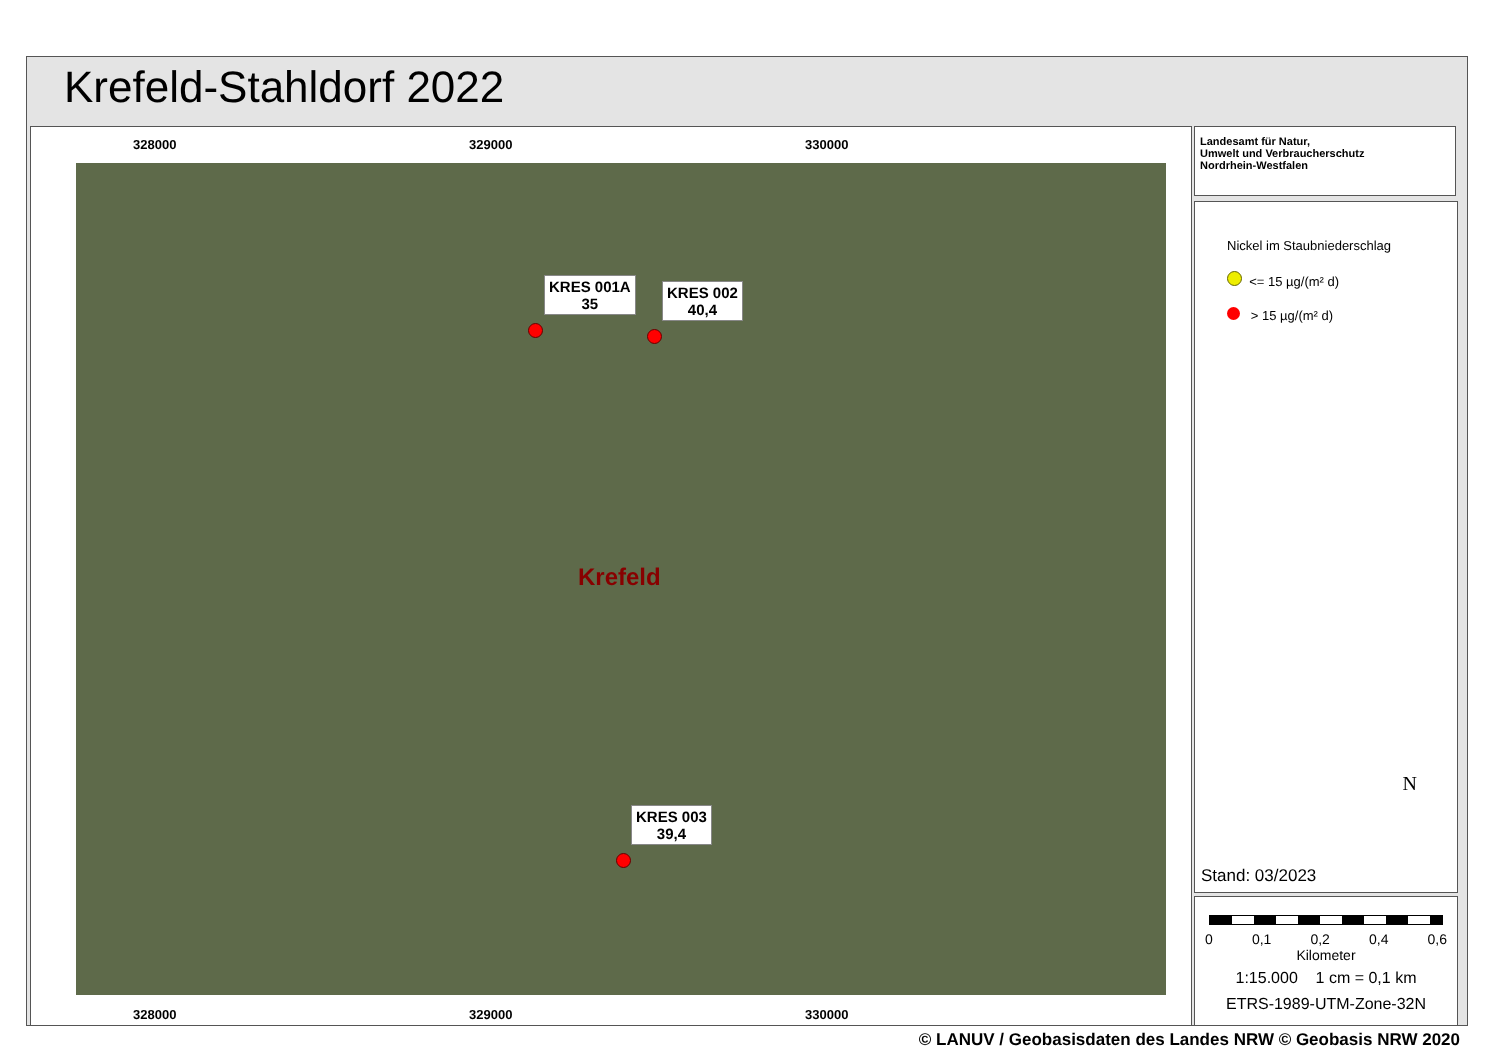Krefeld-Stahldorf 2022
328000 329000 330000
KRES 001A
35
KRES 002
40,4
Krefeld
KRES 003
39,4
328000 329000 330000
Landesamt für Natur,
Umwelt und Verbraucherschutz
Nordrhein-Westfalen
Nickel im Staubniederschlag
<= 15 µg/(m² d)
> 15 µg/(m² d)
N
Stand: 03/2023
0 0,1 0,2 0,4 0,6
Kilometer
1:15.000 1 cm = 0,1 km
ETRS-1989-UTM-Zone-32N
© LANUV / Geobasisdaten des Landes NRW © Geobasis NRW 2020